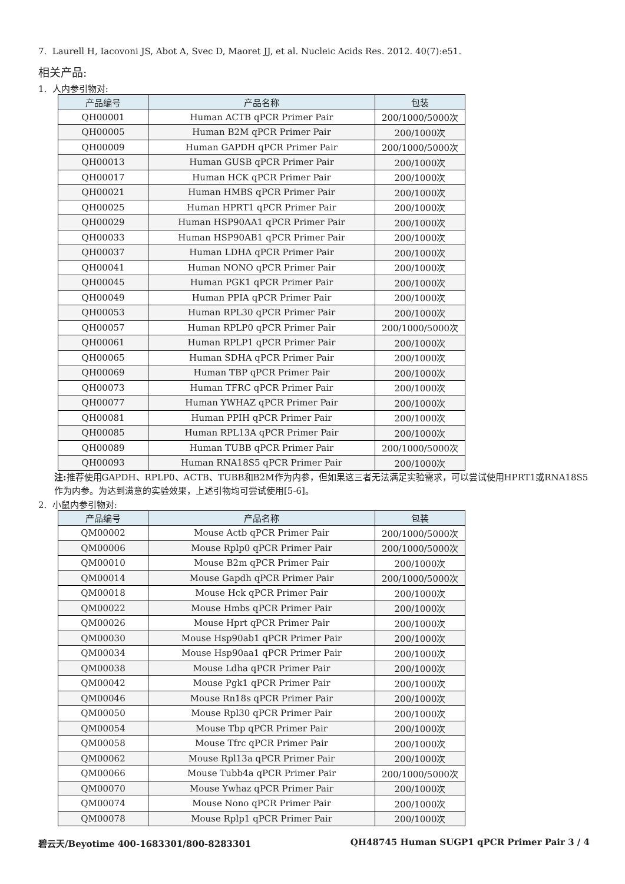7. Laurell H, Iacovoni JS, Abot A, Svec D, Maoret JJ, et al. Nucleic Acids Res. 2012. 40(7):e51.
相关产品:
1. 人内参引物对:
| 产品编号 | 产品名称 | 包装 |
| --- | --- | --- |
| QH00001 | Human ACTB qPCR Primer Pair | 200/1000/5000次 |
| QH00005 | Human B2M qPCR Primer Pair | 200/1000次 |
| QH00009 | Human GAPDH qPCR Primer Pair | 200/1000/5000次 |
| QH00013 | Human GUSB qPCR Primer Pair | 200/1000次 |
| QH00017 | Human HCK qPCR Primer Pair | 200/1000次 |
| QH00021 | Human HMBS qPCR Primer Pair | 200/1000次 |
| QH00025 | Human HPRT1 qPCR Primer Pair | 200/1000次 |
| QH00029 | Human HSP90AA1 qPCR Primer Pair | 200/1000次 |
| QH00033 | Human HSP90AB1 qPCR Primer Pair | 200/1000次 |
| QH00037 | Human LDHA qPCR Primer Pair | 200/1000次 |
| QH00041 | Human NONO qPCR Primer Pair | 200/1000次 |
| QH00045 | Human PGK1 qPCR Primer Pair | 200/1000次 |
| QH00049 | Human PPIA qPCR Primer Pair | 200/1000次 |
| QH00053 | Human RPL30 qPCR Primer Pair | 200/1000次 |
| QH00057 | Human RPLP0 qPCR Primer Pair | 200/1000/5000次 |
| QH00061 | Human RPLP1 qPCR Primer Pair | 200/1000次 |
| QH00065 | Human SDHA qPCR Primer Pair | 200/1000次 |
| QH00069 | Human TBP qPCR Primer Pair | 200/1000次 |
| QH00073 | Human TFRC qPCR Primer Pair | 200/1000次 |
| QH00077 | Human YWHAZ qPCR Primer Pair | 200/1000次 |
| QH00081 | Human PPIH qPCR Primer Pair | 200/1000次 |
| QH00085 | Human RPL13A qPCR Primer Pair | 200/1000次 |
| QH00089 | Human TUBB qPCR Primer Pair | 200/1000/5000次 |
| QH00093 | Human RNA18S5 qPCR Primer Pair | 200/1000次 |
注: 推荐使用GAPDH、RPLP0、ACTB、TUBB和B2M作为内参，但如果这三者无法满足实验需求，可以尝试使用HPRT1或RNA18S5作为内参。为达到满意的实验效果，上述引物均可尝试使用[5-6]。
2. 小鼠内参引物对:
| 产品编号 | 产品名称 | 包装 |
| --- | --- | --- |
| QM00002 | Mouse Actb qPCR Primer Pair | 200/1000/5000次 |
| QM00006 | Mouse Rplp0 qPCR Primer Pair | 200/1000/5000次 |
| QM00010 | Mouse B2m qPCR Primer Pair | 200/1000次 |
| QM00014 | Mouse Gapdh qPCR Primer Pair | 200/1000/5000次 |
| QM00018 | Mouse Hck qPCR Primer Pair | 200/1000次 |
| QM00022 | Mouse Hmbs qPCR Primer Pair | 200/1000次 |
| QM00026 | Mouse Hprt qPCR Primer Pair | 200/1000次 |
| QM00030 | Mouse Hsp90ab1 qPCR Primer Pair | 200/1000次 |
| QM00034 | Mouse Hsp90aa1 qPCR Primer Pair | 200/1000次 |
| QM00038 | Mouse Ldha qPCR Primer Pair | 200/1000次 |
| QM00042 | Mouse Pgk1 qPCR Primer Pair | 200/1000次 |
| QM00046 | Mouse Rn18s qPCR Primer Pair | 200/1000次 |
| QM00050 | Mouse Rpl30 qPCR Primer Pair | 200/1000次 |
| QM00054 | Mouse Tbp qPCR Primer Pair | 200/1000次 |
| QM00058 | Mouse Tfrc qPCR Primer Pair | 200/1000次 |
| QM00062 | Mouse Rpl13a qPCR Primer Pair | 200/1000次 |
| QM00066 | Mouse Tubb4a qPCR Primer Pair | 200/1000/5000次 |
| QM00070 | Mouse Ywhaz qPCR Primer Pair | 200/1000次 |
| QM00074 | Mouse Nono qPCR Primer Pair | 200/1000次 |
| QM00078 | Mouse Rplp1 qPCR Primer Pair | 200/1000次 |
碧云天/Beyotime 400-1683301/800-8283301 QH48745 Human SUGP1 qPCR Primer Pair 3 / 4